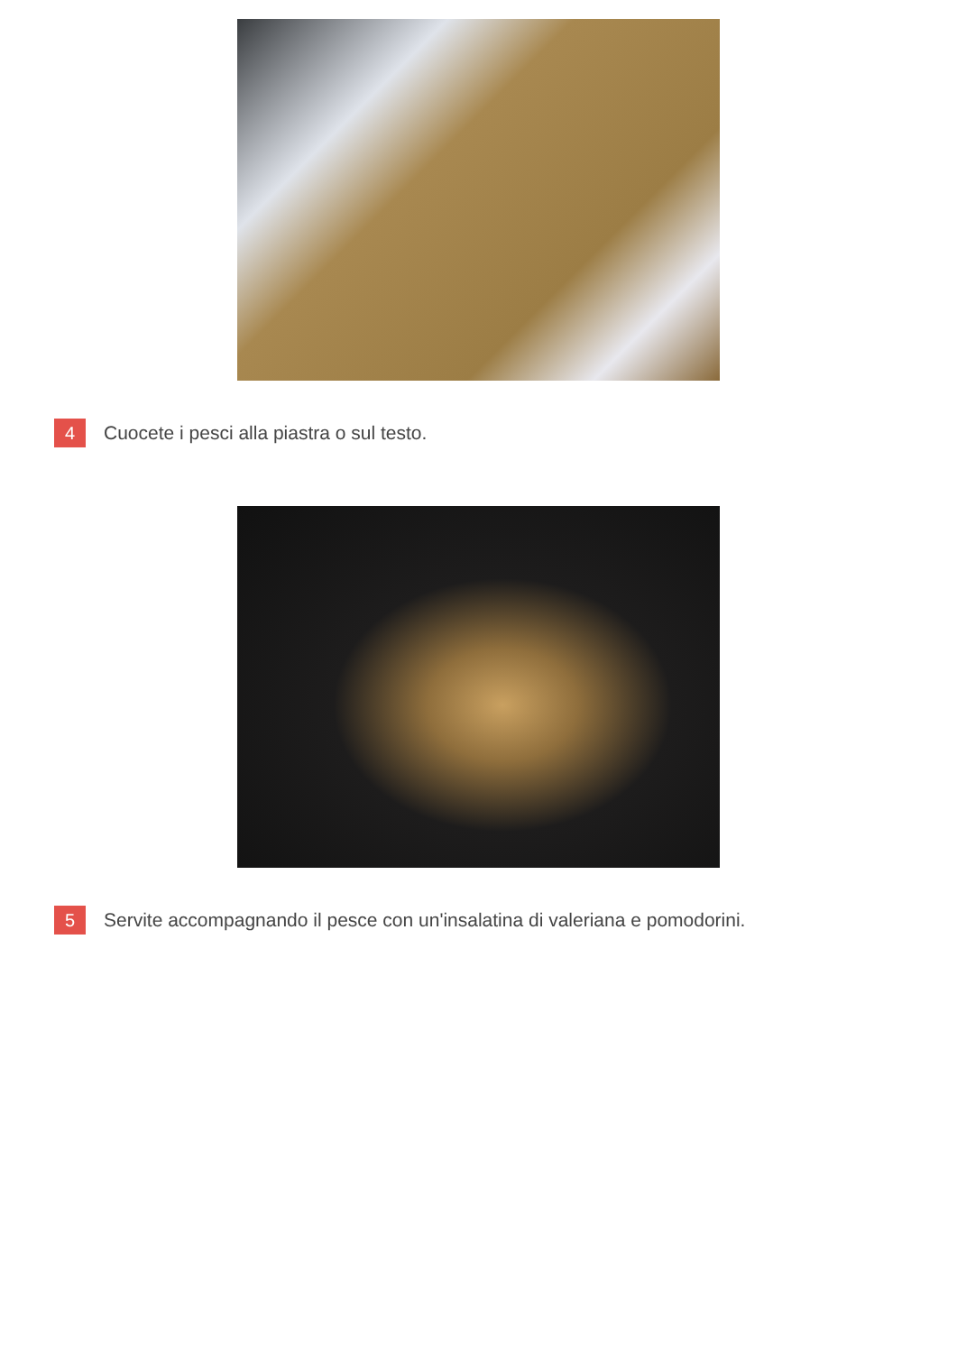4
Cuocete i pesci alla piastra o sul testo.
5
Servite accompagnando il pesce con un'insalatina di valeriana e pomodorini.